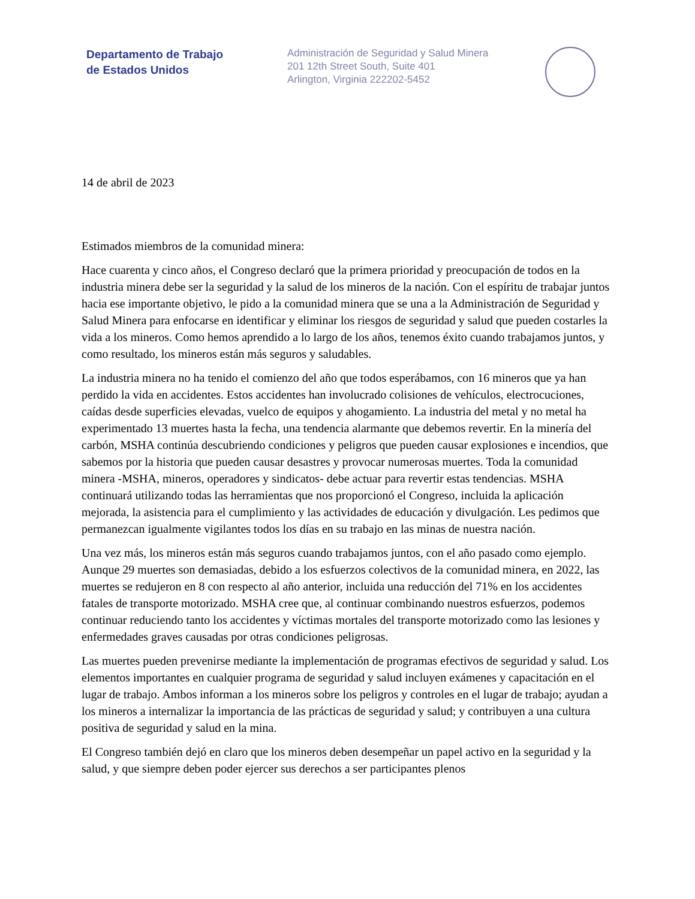Departamento de Trabajo
de Estados Unidos
Administración de Seguridad y Salud Minera
201 12th Street South, Suite 401
Arlington, Virginia 222202-5452
14 de abril de 2023
Estimados miembros de la comunidad minera:
Hace cuarenta y cinco años, el Congreso declaró que la primera prioridad y preocupación de todos en la industria minera debe ser la seguridad y la salud de los mineros de la nación. Con el espíritu de trabajar juntos hacia ese importante objetivo, le pido a la comunidad minera que se una a la Administración de Seguridad y Salud Minera para enfocarse en identificar y eliminar los riesgos de seguridad y salud que pueden costarles la vida a los mineros. Como hemos aprendido a lo largo de los años, tenemos éxito cuando trabajamos juntos, y como resultado, los mineros están más seguros y saludables.
La industria minera no ha tenido el comienzo del año que todos esperábamos, con 16 mineros que ya han perdido la vida en accidentes. Estos accidentes han involucrado colisiones de vehículos, electrocuciones, caídas desde superficies elevadas, vuelco de equipos y ahogamiento. La industria del metal y no metal ha experimentado 13 muertes hasta la fecha, una tendencia alarmante que debemos revertir. En la minería del carbón, MSHA continúa descubriendo condiciones y peligros que pueden causar explosiones e incendios, que sabemos por la historia que pueden causar desastres y provocar numerosas muertes. Toda la comunidad minera -MSHA, mineros, operadores y sindicatos- debe actuar para revertir estas tendencias. MSHA continuará utilizando todas las herramientas que nos proporcionó el Congreso, incluida la aplicación mejorada, la asistencia para el cumplimiento y las actividades de educación y divulgación. Les pedimos que permanezcan igualmente vigilantes todos los días en su trabajo en las minas de nuestra nación.
Una vez más, los mineros están más seguros cuando trabajamos juntos, con el año pasado como ejemplo. Aunque 29 muertes son demasiadas, debido a los esfuerzos colectivos de la comunidad minera, en 2022, las muertes se redujeron en 8 con respecto al año anterior, incluida una reducción del 71% en los accidentes fatales de transporte motorizado. MSHA cree que, al continuar combinando nuestros esfuerzos, podemos continuar reduciendo tanto los accidentes y víctimas mortales del transporte motorizado como las lesiones y enfermedades graves causadas por otras condiciones peligrosas.
Las muertes pueden prevenirse mediante la implementación de programas efectivos de seguridad y salud. Los elementos importantes en cualquier programa de seguridad y salud incluyen exámenes y capacitación en el lugar de trabajo. Ambos informan a los mineros sobre los peligros y controles en el lugar de trabajo; ayudan a los mineros a internalizar la importancia de las prácticas de seguridad y salud; y contribuyen a una cultura positiva de seguridad y salud en la mina.
El Congreso también dejó en claro que los mineros deben desempeñar un papel activo en la seguridad y la salud, y que siempre deben poder ejercer sus derechos a ser participantes plenos